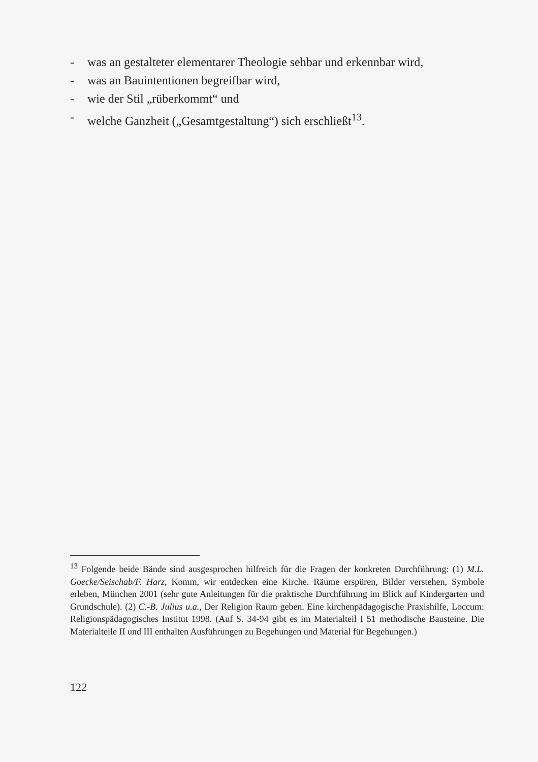- was an gestalteter elementarer Theologie sehbar und erkennbar wird,
- was an Bauintentionen begreifbar wird,
- wie der Stil „rüberkommt“ und
- welche Ganzheit („Gesamtgestaltung“) sich erschließt<sup>13</sup>.
<sup>13</sup> Folgende beide Bände sind ausgesprochen hilfreich für die Fragen der konkreten Durchführung: (1) M.L. Goecke/Seischab/F. Harz, Komm, wir entdecken eine Kirche. Räume erspüren, Bilder verstehen, Symbole erleben, München 2001 (sehr gute Anleitungen für die praktische Durchführung im Blick auf Kindergarten und Grundschule). (2) C.-B. Julius u.a., Der Religion Raum geben. Eine kirchenpädagogische Praxishilfe, Loccum: Religionspädagogisches Institut 1998. (Auf S. 34-94 gibt es im Materialteil I 51 methodische Bausteine. Die Materialteile II und III enthalten Ausführungen zu Begehungen und Material für Begehungen.)
122